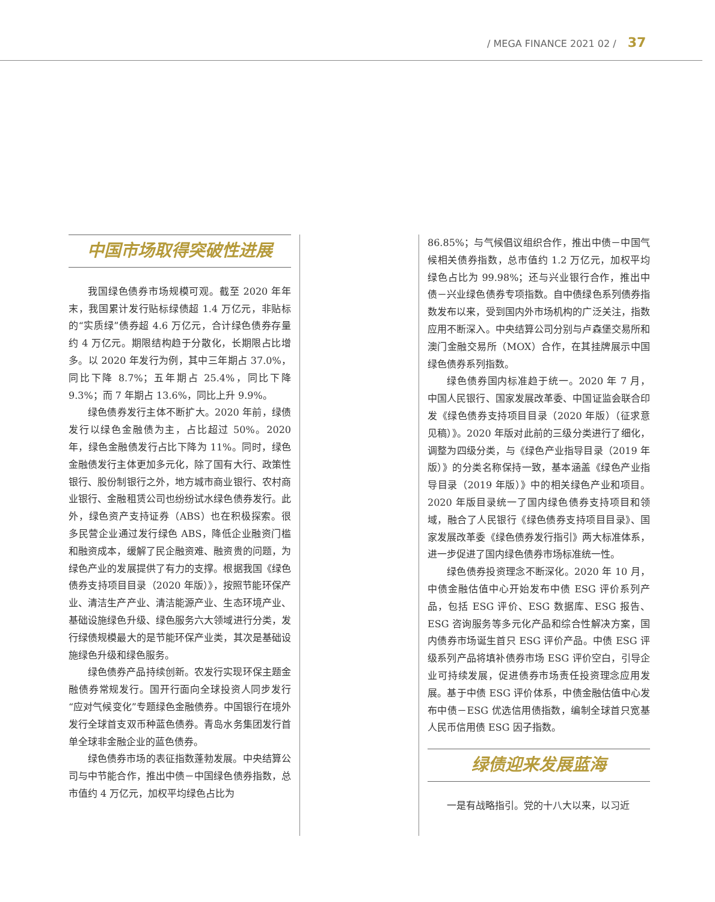/ MEGA FINANCE 2021 02 / 37
中国市场取得突破性进展
我国绿色债券市场规模可观。截至 2020 年年末，我国累计发行贴标绿债超 1.4 万亿元，非贴标的“实质绿”债券超 4.6 万亿元，合计绿色债券存量约 4 万亿元。期限结构趋于分散化，长期限占比增多。以 2020 年发行为例，其中三年期占 37.0%，同比下降 8.7%；五年期占 25.4%，同比下降 9.3%；而 7 年期占 13.6%，同比上升 9.9%。
绿色债券发行主体不断扩大。2020 年前，绿债发行以绿色金融债为主，占比超过 50%。2020 年，绿色金融债发行占比下降为 11%。同时，绿色金融债发行主体更加多元化，除了国有大行、政策性银行、股份制银行之外，地方城市商业银行、农村商业银行、金融租赁公司也纷纷试水绿色债券发行。此外，绿色资产支持证券（ABS）也在积极探索。很多民营企业通过发行绿色 ABS，降低企业融资门槛和融资成本，缓解了民企融资难、融资贵的问题，为绿色产业的发展提供了有力的支撑。根据我国《绿色债券支持项目目录（2020 年版）》，按照节能环保产业、清洁生产产业、清洁能源产业、生态环境产业、基础设施绿色升级、绿色服务六大领域进行分类，发行绿债规模最大的是节能环保产业类，其次是基础设施绿色升级和绿色服务。
绿色债券产品持续创新。农发行实现环保主题金融债券常规发行。国开行面向全球投资人同步发行“应对气候变化”专题绿色金融债券。中国银行在境外发行全球首支双币种蓝色债券。青岛水务集团发行首单全球非金融企业的蓝色债券。
绿色债券市场的表征指数蓬勃发展。中央结算公司与中节能合作，推出中债－中国绿色债券指数，总市值约 4 万亿元，加权平均绿色占比为
86.85%；与气候倡议组织合作，推出中债－中国气候相关债券指数，总市值约 1.2 万亿元，加权平均绿色占比为 99.98%；还与兴业银行合作，推出中债－兴业绿色债券专项指数。自中债绿色系列债券指数发布以来，受到国内外市场机构的广泛关注，指数应用不断深入。中央结算公司分别与卢森堡交易所和澳门金融交易所（MOX）合作，在其挂牌展示中国绿色债券系列指数。
绿色债券国内标准趋于统一。2020 年 7 月，中国人民银行、国家发展改革委、中国证监会联合印发《绿色债券支持项目目录（2020 年版）（征求意见稿）》。2020 年版对此前的三级分类进行了细化，调整为四级分类，与《绿色产业指导目录（2019 年版）》的分类名称保持一致，基本涵盖《绿色产业指导目录（2019 年版）》中的相关绿色产业和项目。2020 年版目录统一了国内绿色债券支持项目和领域，融合了人民银行《绿色债券支持项目目录》、国家发展改革委《绿色债券发行指引》两大标准体系，进一步促进了国内绿色债券市场标准统一性。
绿色债券投资理念不断深化。2020 年 10 月，中债金融估值中心开始发布中债 ESG 评价系列产品，包括 ESG 评价、ESG 数据库、ESG 报告、ESG 咨询服务等多元化产品和综合性解决方案，国内债券市场诞生首只 ESG 评价产品。中债 ESG 评级系列产品将填补债券市场 ESG 评价空白，引导企业可持续发展，促进债券市场责任投资理念应用发展。基于中债 ESG 评价体系，中债金融估值中心发布中债－ESG 优选信用债指数，编制全球首只宽基人民币信用债 ESG 因子指数。
绿债迎来发展蓝海
一是有战略指引。党的十八大以来，以习近